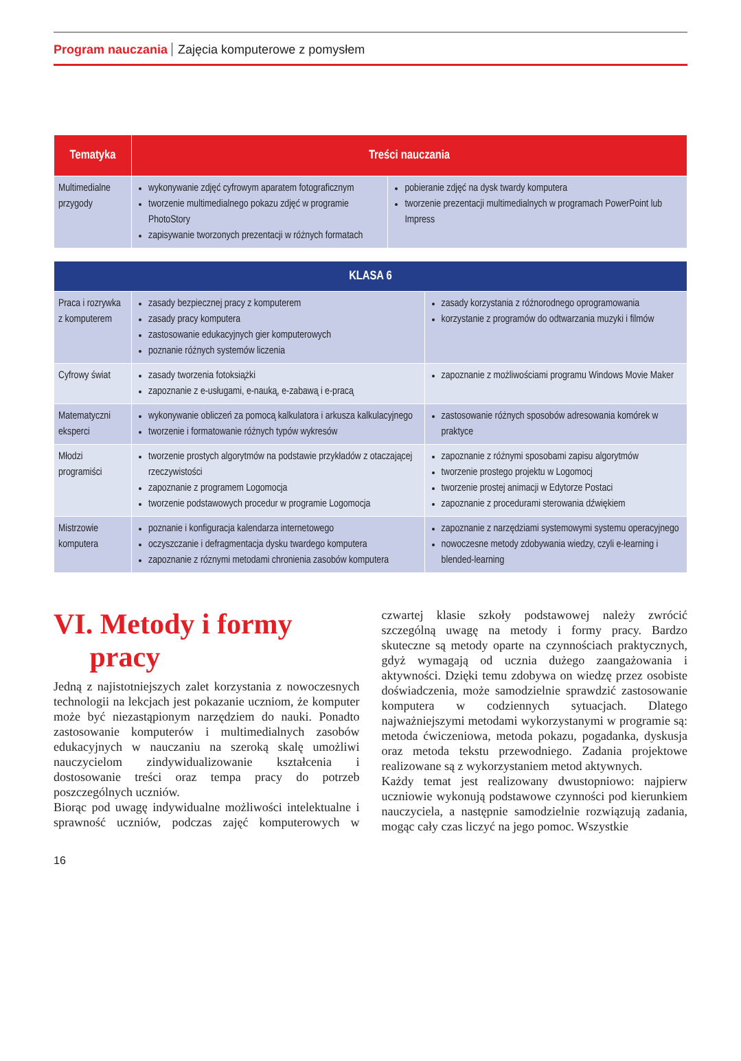Program nauczania Zajęcia komputerowe z pomysłem
| Tematyka | Treści nauczania | |
| --- | --- | --- |
| Multimedialne przygody | wykonywanie zdjęć cyfrowym aparatem fotograficznym tworzenie multimedialnego pokazu zdjęć w programie PhotoStory zapisywanie tworzonych prezentacji w różnych formatach | pobieranie zdjęć na dysk twardy komputera tworzenie prezentacji multimedialnych w programach PowerPoint lub Impress |
| KLASA 6 | | |
| --- | --- | --- |
| Praca i rozrywka z komputerem | zasady bezpiecznej pracy z komputerem zasady pracy komputera zastosowanie edukacyjnych gier komputerowych poznanie różnych systemów liczenia | zasady korzystania z różnorodnego oprogramowania korzystanie z programów do odtwarzania muzyki i filmów |
| Cyfrowy świat | zasady tworzenia fotoksiążki zapoznanie z e-usługami, e-nauką, e-zabawą i e-pracą | zapoznanie z możliwościami programu Windows Movie Maker |
| Matematyczni eksperci | wykonywanie obliczeń za pomocą kalkulatora i arkusza kalkulacyjnego tworzenie i formatowanie różnych typów wykresów | zastosowanie różnych sposobów adresowania komórek w praktyce |
| Młodzi programiści | tworzenie prostych algorytmów na podstawie przykładów z otaczającej rzeczywistości zapoznanie z programem Logomocja tworzenie podstawowych procedur w programie Logomocja | zapoznanie z różnymi sposobami zapisu algorytmów tworzenie prostego projektu w Logomocj tworzenie prostej animacji w Edytorze Postaci zapoznanie z procedurami sterowania dźwiękiem |
| Mistrzowie komputera | poznanie i konfiguracja kalendarza internetowego oczyszczanie i defragmentacja dysku twardego komputera zapoznanie z róznymi metodami chronienia zasobów komputera | zapoznanie z narzędziami systemowymi systemu operacyjnego nowoczesne metody zdobywania wiedzy, czyli e-learning i blended-learning |
VI. Metody i formy
pracy
Jedną z najistotniejszych zalet korzystania z nowoczesnych technologii na lekcjach jest pokazanie uczniom, że komputer może być niezastąpionym narzędziem do nauki. Ponadto zastosowanie komputerów i multimedialnych zasobów edukacyjnych w nauczaniu na szeroką skalę umożliwi nauczycielom zindywidualizowanie kształcenia i dostosowanie treści oraz tempa pracy do potrzeb poszczególnych uczniów.
Biorąc pod uwagę indywidualne możliwości intelektualne i sprawność uczniów, podczas zajęć komputerowych w czwartej klasie szkoły podstawowej należy zwrócić szczególną uwagę na metody i formy pracy. Bardzo skuteczne są metody oparte na czynnościach praktycznych, gdyż wymagają od ucznia dużego zaangażowania i aktywności. Dzięki temu zdobywa on wiedzę przez osobiste doświadczenia, może samodzielnie sprawdzić zastosowanie komputera w codziennych sytuacjach. Dlatego najważniejszymi metodami wykorzystanymi w programie są: metoda ćwiczeniowa, metoda pokazu, pogadanka, dyskusja oraz metoda tekstu przewodniego. Zadania projektowe realizowane są z wykorzystaniem metod aktywnych.
Każdy temat jest realizowany dwustopniowo: najpierw uczniowie wykonują podstawowe czynności pod kierunkiem nauczyciela, a następnie samodzielnie rozwiązują zadania, mogąc cały czas liczyć na jego pomoc. Wszystkie
16